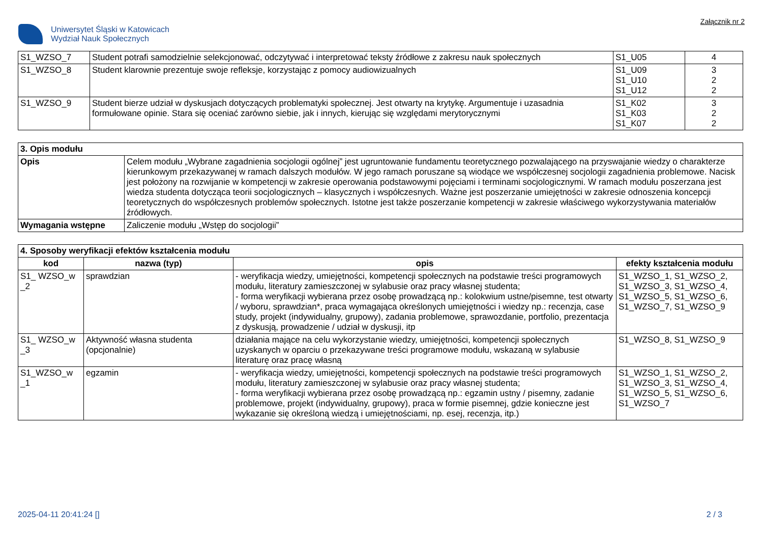Uniwersytet Śląski w Katowicach
Wydział Nauk Społecznych
Załącznik nr 2
| S1_WZSO_7 | Student potrafi samodzielnie selekcjonować, odczytywać i interpretować teksty źródłowe z zakresu nauk społecznych | S1_U05 | 4 |
| S1_WZSO_8 | Student klarownie prezentuje swoje refleksje, korzystając z pomocy audiowizualnych | S1_U09 S1_U10 S1_U12 | 3 2 2 |
| S1_WZSO_9 | Student bierze udział w dyskusjach dotyczących problematyki społecznej. Jest otwarty na krytykę. Argumentuje i uzasadnia formułowane opinie. Stara się oceniać zarówno siebie, jak i innych, kierując się względami merytorycznymi | S1_K02 S1_K03 S1_K07 | 3 2 2 |
| 3. Opis modułu | |
| --- | --- |
| Opis | Celem modułu „Wybrane zagadnienia socjologii ogólnej” jest ugruntowanie fundamentu teoretycznego pozwalającego na przyswajanie wiedzy o charakterze kierunkowym przekazywanej w ramach dalszych modułów. W jego ramach poruszane są wiodące we współczesnej socjologii zagadnienia problemowe. Nacisk jest położony na rozwijanie w kompetencji w zakresie operowania podstawowymi pojęciami i terminami socjologicznymi. W ramach modułu poszerzana jest wiedza studenta dotycząca teorii socjologicznych – klasycznych i współczesnych. Ważne jest poszerzanie umiejętności w zakresie odnoszenia koncepcji teoretycznych do współczesnych problemów społecznych. Istotne jest także poszerzanie kompetencji w zakresie właściwego wykorzystywania materiałów źródłowych. |
| Wymagania wstępne | Zaliczenie modułu „Wstęp do socjologii” |
| 4. Sposoby weryfikacji efektów kształcenia modułu | | | |
| --- | --- | --- | --- |
| kod | nazwa (typ) | opis | efekty kształcenia modułu |
| S1_ WZSO_w _2 | sprawdzian | - weryfikacja wiedzy, umiejętności, kompetencji społecznych na podstawie treści programowych modułu, literatury zamieszczonej w sylabusie oraz pracy własnej studenta; - forma weryfikacji wybierana przez osobę prowadzącą np.: kolokwium ustne/pisemne, test otwarty / wyboru, sprawdzian*, praca wymagająca określonych umiejętności i wiedzy np.: recenzja, case study, projekt (indywidualny, grupowy), zadania problemowe, sprawozdanie, portfolio, prezentacja z dyskusją, prowadzenie / udział w dyskusji, itp | S1_WZSO_1, S1_WZSO_2, S1_WZSO_3, S1_WZSO_4, S1_WZSO_5, S1_WZSO_6, S1_WZSO_7, S1_WZSO_9 |
| S1_ WZSO_w _3 | Aktywność własna studenta (opcjonalnie) | działania mające na celu wykorzystanie wiedzy, umiejętności, kompetencji społecznych uzyskanych w oparciu o przekazywane treści programowe modułu, wskazaną w sylabusie literaturę oraz pracę własną | S1_WZSO_8, S1_WZSO_9 |
| S1_WZSO_w _1 | egzamin | - weryfikacja wiedzy, umiejętności, kompetencji społecznych na podstawie treści programowych modułu, literatury zamieszczonej w sylabusie oraz pracy własnej studenta; - forma weryfikacji wybierana przez osobę prowadzącą np.: egzamin ustny / pisemny, zadanie problemowe, projekt (indywidualny, grupowy), praca w formie pisemnej, gdzie konieczne jest wykazanie się określoną wiedzą i umiejętnościami, np. esej, recenzja, itp.) | S1_WZSO_1, S1_WZSO_2, S1_WZSO_3, S1_WZSO_4, S1_WZSO_5, S1_WZSO_6, S1_WZSO_7 |
2025-04-11 20:41:24 [] 2 / 3